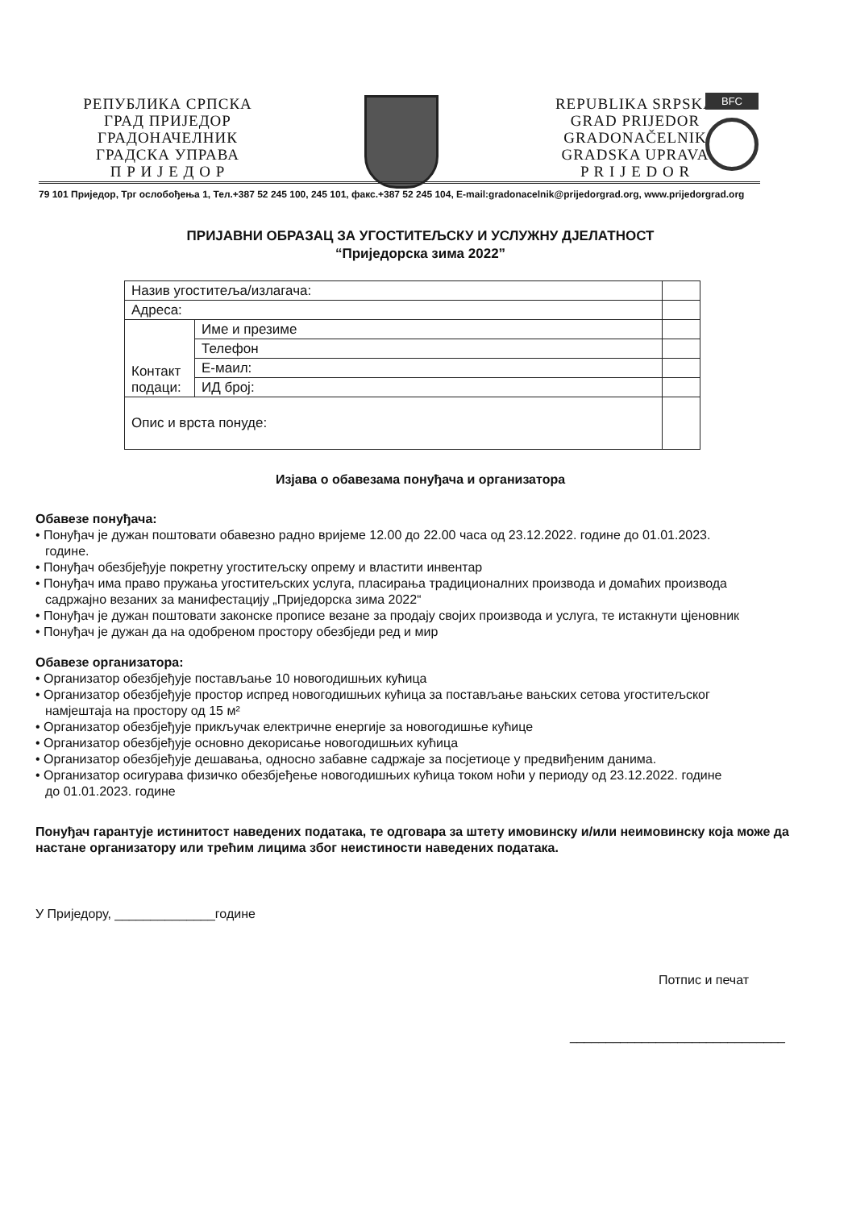РЕПУБЛИКА СРПСКА
ГРАД ПРИЈЕДОР
ГРАДОНАЧЕЛНИК
ГРАДСКА УПРАВА
П Р И Ј Е Д О Р
REPUBLIKA SRPSKA
GRAD PRIJEDOR
GRADONAČELNIK
GRADSKA UPRAVA
P R I J E D O R
BFC
79 101 Приједор, Трг ослобођења 1, Тел.+387 52 245 100, 245 101, факс.+387 52 245 104, E-mail:gradonacelnik@prijedorgrad.org, www.prijedorgrad.org
ПРИЈАВНИ ОБРАЗАЦ ЗА УГОСТИТЕЉСКУ И УСЛУЖНУ ДЈЕЛАТНОСТ
“Приједорска зима 2022”
| Назив угоститеља/излагача: | | |
| Адреса: | | |
| Контакт подаци: | Име и презиме | |
| | Телефон | |
| | Е-маил: | |
| | ИД број: | |
| Опис и врста понуде: | | |
Изјава о обавезама понуђача и организатора
Обавезе понуђача:
• Понуђач је дужан поштовати обавезно радно вријеме 12.00 до 22.00 часа од 23.12.2022. године до 01.01.2023.
године.
• Понуђач обезбјеђује покретну угоститељску опрему и властити инвентар
• Понуђач има право пружања угоститељских услуга, пласирања традиционалних производа и домаћих производа
садржајно везаних за манифестацију „Приједорска зима 2022“
• Понуђач је дужан поштовати законске прописе везане за продају својих производа и услуга, те истакнути цјеновник
• Понуђач је дужан да на одобреном простору обезбједи ред и мир
Обавезе организатора:
• Организатор обезбјеђује постављање 10 новогодишњих кућица
• Организатор обезбјеђује простор испред новогодишњих кућица за постављање вањских сетова угоститељског
намјештаја на простору од 15 м²
• Организатор обезбјеђује прикључак електричне енергије за новогодишње кућице
• Организатор обезбјеђује основно декорисање новогодишњих кућица
• Организатор обезбјеђује дешавања, односно забавне садржаје за посјетиоце у предвиђеним данима.
• Организатор осигурава физичко обезбјеђење новогодишњих кућица током ноћи у периоду од 23.12.2022. године
до 01.01.2023. године
Понуђач гарантује истинитост наведених података, те одговара за штету имовинску и/или неимовинску која може да настане организатору или трећим лицима због неистиности наведених података.
У Приједору, ______________годинe
Потпис и печат
______________________________